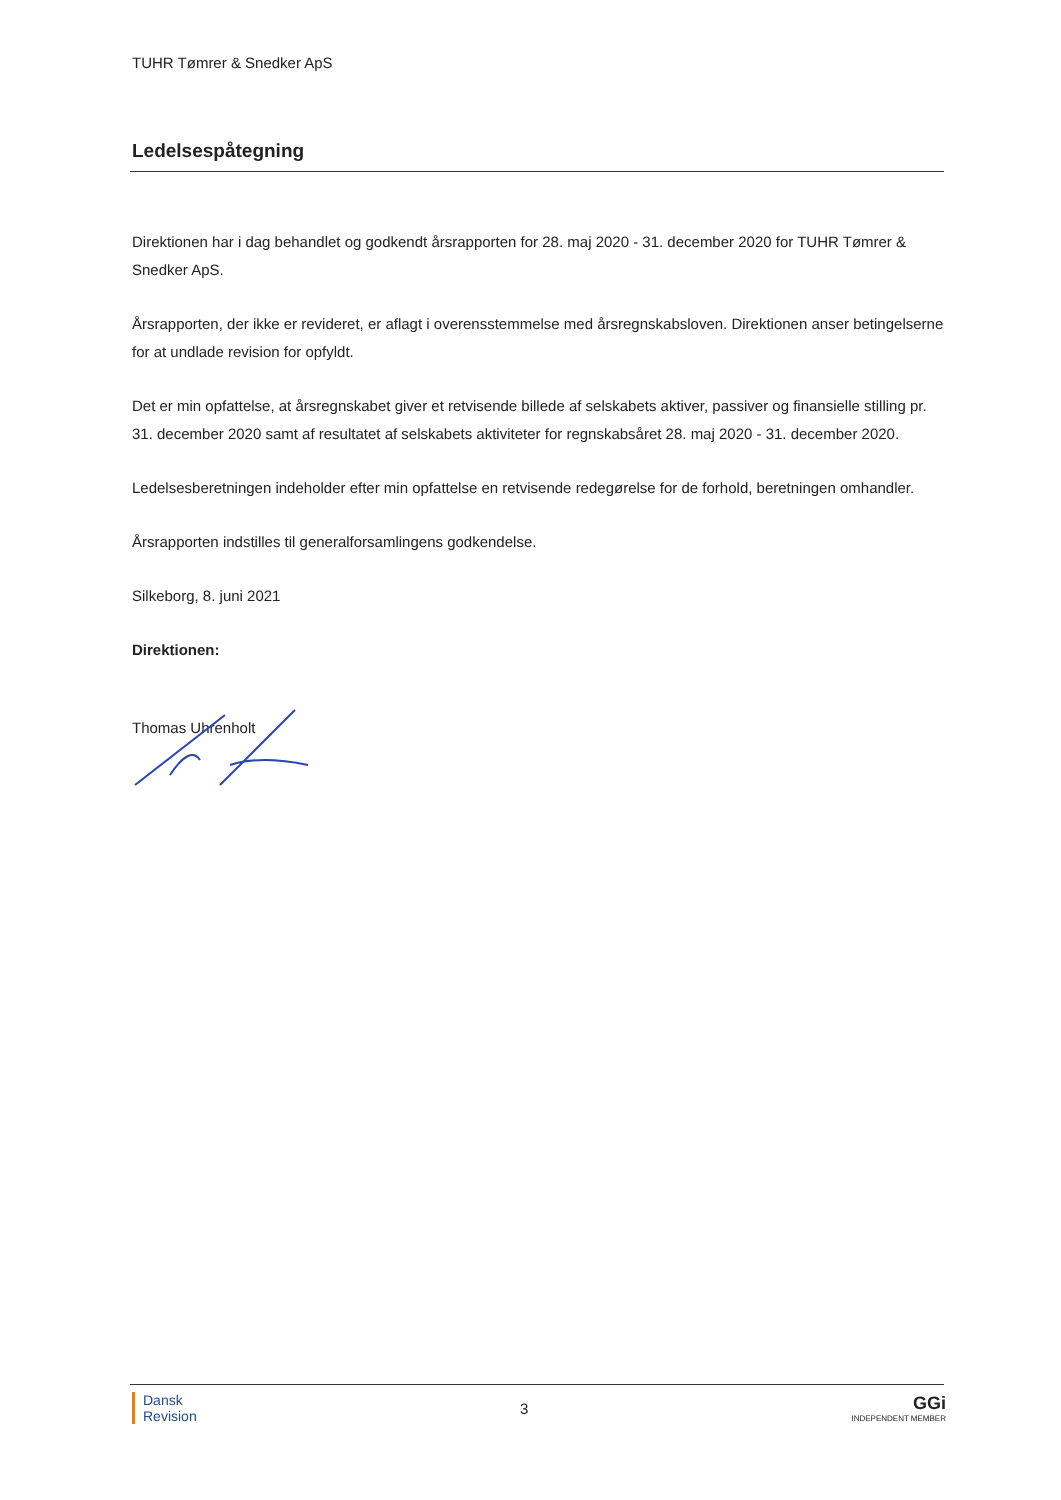TUHR Tømrer & Snedker ApS
Ledelsespåtegning
Direktionen har i dag behandlet og godkendt årsrapporten for 28. maj 2020 - 31. december 2020 for TUHR Tømrer & Snedker ApS.
Årsrapporten, der ikke er revideret, er aflagt i overensstemmelse med årsregnskabsloven. Direktionen anser betingelserne for at undlade revision for opfyldt.
Det er min opfattelse, at årsregnskabet giver et retvisende billede af selskabets aktiver, passiver og finansielle stilling pr. 31. december 2020 samt af resultatet af selskabets aktiviteter for regnskabsåret 28. maj 2020 - 31. december 2020.
Ledelsesberetningen indeholder efter min opfattelse en retvisende redegørelse for de forhold, beretningen omhandler.
Årsrapporten indstilles til generalforsamlingens godkendelse.
Silkeborg, 8. juni 2021
Direktionen:
Thomas Uhrenholt
Dansk
Revision
3
GGi
INDEPENDENT MEMBER